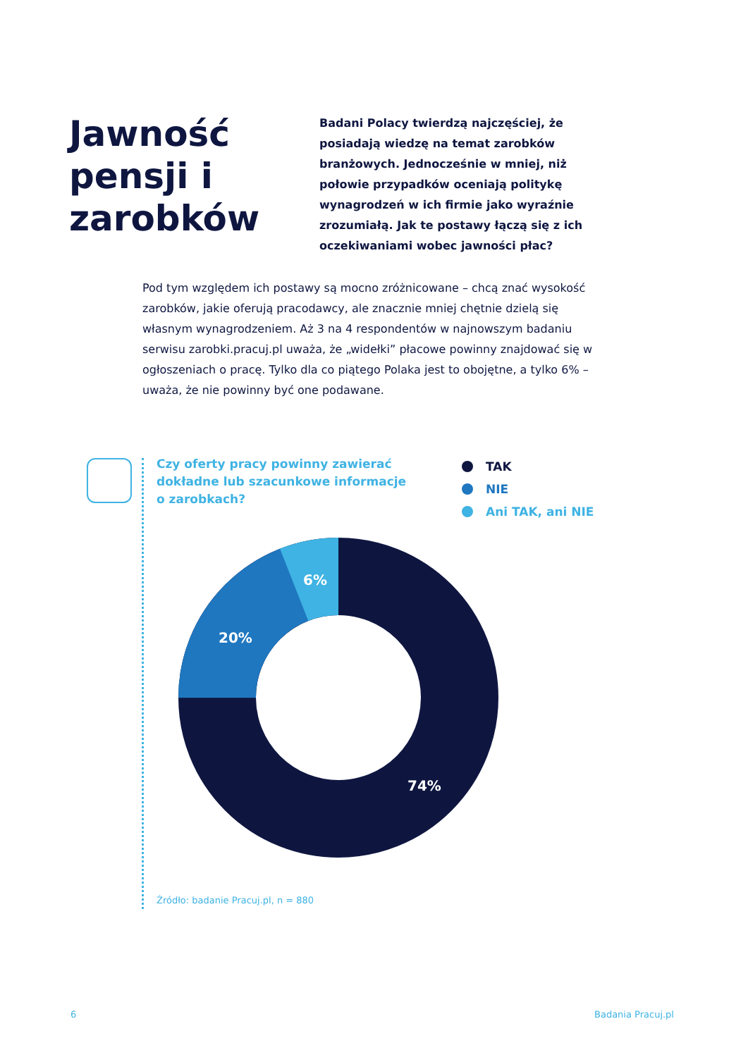Jawność pensji i zarobków
Badani Polacy twierdzą najczęściej, że posiadają wiedzę na temat zarobków branżowych. Jednocześnie w mniej, niż połowie przypadków oceniają politykę wynagrodzeń w ich firmie jako wyraźnie zrozumiałą. Jak te postawy łączą się z ich oczekiwaniami wobec jawności płac?
Pod tym względem ich postawy są mocno zróżnicowane – chcą znać wysokość zarobków, jakie oferują pracodawcy, ale znacznie mniej chętnie dzielą się własnym wynagrodzeniem. Aż 3 na 4 respondentów w najnowszym badaniu serwisu zarobki.pracuj.pl uważa, że „widełki” płacowe powinny znajdować się w ogłoszeniach o pracę. Tylko dla co piątego Polaka jest to obojętne, a tylko 6% – uważa, że nie powinny być one podawane.
Czy oferty pracy powinny zawierać dokładne lub szacunkowe informacje o zarobkach?
TAK
NIE
Ani TAK, ani NIE
6%
20%
74%
Źródło: badanie Pracuj.pl, n = 880
6 Badania Pracuj.pl